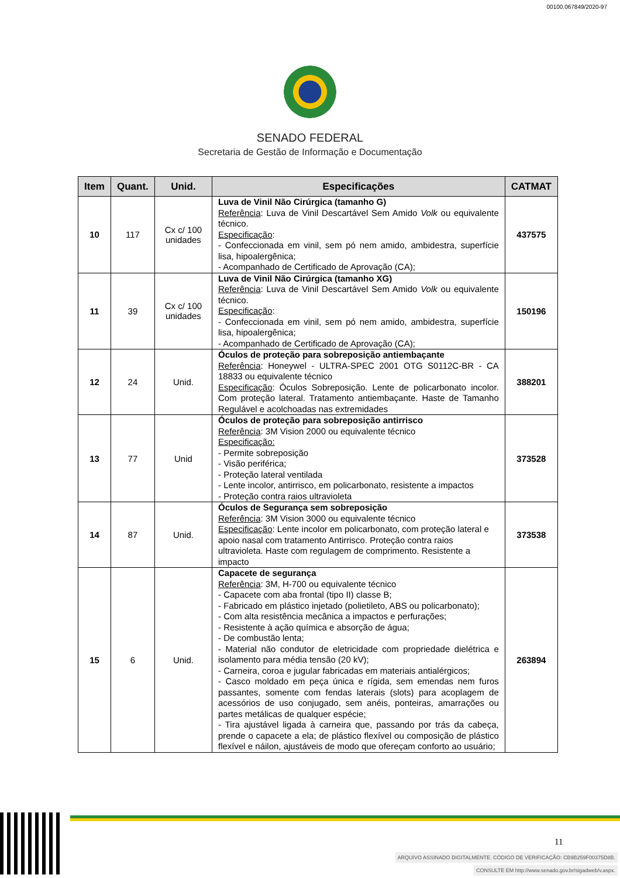00100.067849/2020-97
SENADO FEDERAL
Secretaria de Gestão de Informação e Documentação
| Item | Quant. | Unid. | Especificações | CATMAT |
| --- | --- | --- | --- | --- |
| 10 | 117 | Cx c/ 100 unidades | Luva de Vinil Não Cirúrgica (tamanho G) Referência : Luva de Vinil Descartável Sem Amido Volk ou equivalente técnico. Especificação : - Confeccionada em vinil, sem pó nem amido, ambidestra, superfície lisa, hipoalergênica; - Acompanhado de Certificado de Aprovação (CA); | 437575 |
| 11 | 39 | Cx c/ 100 unidades | Luva de Vinil Não Cirúrgica (tamanho XG) Referência : Luva de Vinil Descartável Sem Amido Volk ou equivalente técnico. Especificação : - Confeccionada em vinil, sem pó nem amido, ambidestra, superfície lisa, hipoalergênica; - Acompanhado de Certificado de Aprovação (CA); | 150196 |
| 12 | 24 | Unid. | Óculos de proteção para sobreposição antiembaçante Referência : Honeywel - ULTRA-SPEC 2001 OTG S0112C-BR - CA 18833 ou equivalente técnico Especificação : Óculos Sobreposição. Lente de policarbonato incolor. Com proteção lateral. Tratamento antiembaçante. Haste de Tamanho Regulável e acolchoadas nas extremidades | 388201 |
| 13 | 77 | Unid | Óculos de proteção para sobreposição antirrisco Referência : 3M Vision 2000 ou equivalente técnico Especificação: - Permite sobreposição - Visão periférica; - Proteção lateral ventilada - Lente incolor, antirrisco, em policarbonato, resistente a impactos - Proteção contra raios ultravioleta | 373528 |
| 14 | 87 | Unid. | Óculos de Segurança sem sobreposição Referência : 3M Vision 3000 ou equivalente técnico Especificação : Lente incolor em policarbonato, com proteção lateral e apoio nasal com tratamento Antirrisco. Proteção contra raios ultravioleta. Haste com regulagem de comprimento. Resistente a impacto | 373538 |
| 15 | 6 | Unid. | Capacete de segurança Referência : 3M, H-700 ou equivalente técnico - Capacete com aba frontal (tipo II) classe B; - Fabricado em plástico injetado (polietileto, ABS ou policarbonato); - Com alta resistência mecânica a impactos e perfurações; - Resistente à ação química e absorção de água; - De combustão lenta; - Material não condutor de eletricidade com propriedade dielétrica e isolamento para média tensão (20 kV); - Carneira, coroa e jugular fabricadas em materiais antialérgicos; - Casco moldado em peça única e rígida, sem emendas nem furos passantes, somente com fendas laterais (slots) para acoplagem de acessórios de uso conjugado, sem anéis, ponteiras, amarrações ou partes metálicas de qualquer espécie; - Tira ajustável ligada à carneira que, passando por trás da cabeça, prende o capacete a ela; de plástico flexível ou composição de plástico flexível e náilon, ajustáveis de modo que ofereçam conforto ao usuário; | 263894 |
11
ARQUIVO ASSINADO DIGITALMENTE. CÓDIGO DE VERIFICAÇÃO: CB9B259F00375D8B.
CONSULTE EM http://www.senado.gov.br/sigadweb/v.aspx.